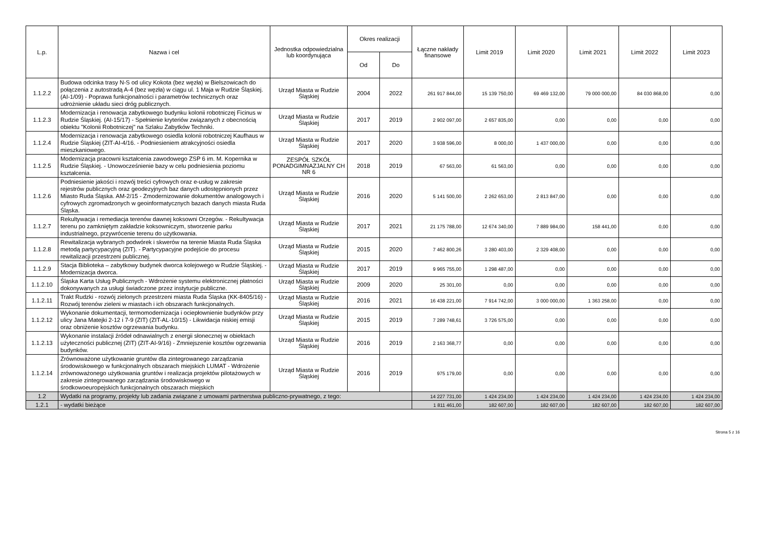| L.p. | Nazwa i cel | Jednostka odpowiedzialna lub koordynująca | Okres realizacji | | Łączne nakłady finansowe | Limit 2019 | Limit 2020 | Limit 2021 | Limit 2022 | Limit 2023 |
| --- | --- | --- | --- | --- | --- | --- | --- | --- | --- | --- |
| | | | Od | Do | | | | | | |
| 1.1.2.2 | Budowa odcinka trasy N-S od ulicy Kokota (bez węzła) w Bielszowicach do połączenia z autostradą A-4 (bez węzła) w ciągu ul. 1 Maja w Rudzie Śląskiej. (AI-1/09) - Poprawa funkcjonalności i parametrów technicznych oraz udrożnienie układu sieci dróg publicznych. | Urząd Miasta w Rudzie Śląskiej | 2004 | 2022 | 261 917 844,00 | 15 139 750,00 | 69 469 132,00 | 79 000 000,00 | 84 030 868,00 | 0,00 |
| 1.1.2.3 | Modernizacja i renowacja zabytkowego budynku kolonii robotniczej Ficinus w Rudzie Śląskiej. (AI-15/17) - Spełnienie kryteriów związanych z obecnością obiektu "Kolonii Robotniczej" na Szlaku Zabytków Techniki. | Urząd Miasta w Rudzie Śląskiej | 2017 | 2019 | 2 902 097,00 | 2 657 835,00 | 0,00 | 0,00 | 0,00 | 0,00 |
| 1.1.2.4 | Modernizacja i renowacja zabytkowego osiedla kolonii robotniczej Kaufhaus w Rudzie Śląskiej (ZIT-AI-4/16. - Podniesieniem atrakcyjności osiedla mieszkaniowego. | Urząd Miasta w Rudzie Śląskiej | 2017 | 2020 | 3 938 596,00 | 8 000,00 | 1 437 000,00 | 0,00 | 0,00 | 0,00 |
| 1.1.2.5 | Modernizacja pracowni kształcenia zawodowego ZSP 6 im. M. Kopernika w Rudzie Śląskiej. - Unowocześnienie bazy w celu podniesienia poziomu kształcenia. | ZESPÓŁ SZKÓŁ PONADGIMNAZJALNY CH NR 6 | 2018 | 2019 | 67 563,00 | 61 563,00 | 0,00 | 0,00 | 0,00 | 0,00 |
| 1.1.2.6 | Podniesienie jakości i rozwój treści cyfrowych oraz e-usług w zakresie rejestrów publicznych oraz geodezyjnych baz danych udostępnionych przez Miasto Ruda Śląska. AM-2/15 - Zmodernizowanie dokumentów analogowych i cyfrowych zgromadzonych w geoinformatycznych bazach danych miasta Ruda Śląska. | Urząd Miasta w Rudzie Śląskiej | 2016 | 2020 | 5 141 500,00 | 2 262 653,00 | 2 813 847,00 | 0,00 | 0,00 | 0,00 |
| 1.1.2.7 | Rekultywacja i remediacja terenów dawnej koksowni Orzegów. - Rekultywacja terenu po zamkniętym zakładzie koksowniczym, stworzenie parku industrialnego, przywrócenie terenu do użytkowania. | Urząd Miasta w Rudzie Śląskiej | 2017 | 2021 | 21 175 788,00 | 12 674 340,00 | 7 889 984,00 | 158 441,00 | 0,00 | 0,00 |
| 1.1.2.8 | Rewitalizacja wybranych podwórek i skwerów na terenie Miasta Ruda Śląska metodą partycypacyjną (ZIT). - Partycypacyjne podejście do procesu rewitalizacji przestrzeni publicznej. | Urząd Miasta w Rudzie Śląskiej | 2015 | 2020 | 7 462 800,26 | 3 280 403,00 | 2 329 408,00 | 0,00 | 0,00 | 0,00 |
| 1.1.2.9 | Stacja Biblioteka – zabytkowy budynek dworca kolejowego w Rudzie Śląskiej. - Modernizacja dworca. | Urząd Miasta w Rudzie Śląskiej | 2017 | 2019 | 9 965 755,00 | 1 298 487,00 | 0,00 | 0,00 | 0,00 | 0,00 |
| 1.1.2.10 | Śląska Karta Usług Publicznych - Wdrożenie systemu elektronicznej płatności dokonywanych za usługi świadczone przez instytucje publiczne. | Urząd Miasta w Rudzie Śląskiej | 2009 | 2020 | 25 301,00 | 0,00 | 0,00 | 0,00 | 0,00 | 0,00 |
| 1.1.2.11 | Trakt Rudzki - rozwój zielonych przestrzeni miasta Ruda Śląska (KK-8405/16) - Rozwój terenów zieleni w miastach i ich obszarach funkcjonalnych. | Urząd Miasta w Rudzie Śląskiej | 2016 | 2021 | 16 438 221,00 | 7 914 742,00 | 3 000 000,00 | 1 363 258,00 | 0,00 | 0,00 |
| 1.1.2.12 | Wykonanie dokumentacji, termomodernizacja i ociepłownienie budynków przy ulicy Jana Matejki 2-12 i 7-9 (ZIT) (ZIT-AL-10/15) - Likwidacja niskiej emisji oraz obniżenie kosztów ogrzewania budynku. | Urząd Miasta w Rudzie Śląskiej | 2015 | 2019 | 7 289 748,61 | 3 726 575,00 | 0,00 | 0,00 | 0,00 | 0,00 |
| 1.1.2.13 | Wykonanie instalacji źródeł odnawialnych z energii słonecznej w obiektach użyteczności publicznej (ZIT) (ZIT-AI-9/16) - Zmniejszenie kosztów ogrzewania budynków. | Urząd Miasta w Rudzie Śląskiej | 2016 | 2019 | 2 163 368,77 | 0,00 | 0,00 | 0,00 | 0,00 | 0,00 |
| 1.1.2.14 | Zrównoważone użytkowanie gruntów dla zintegrowanego zarządzania środowiskowego w funkcjonalnych obszarach miejskich LUMAT - Wdrożenie zrównoważonego użytkowania gruntów i realizacja projektów pilotażowych w zakresie zintegrowanego zarządzania środowiskowego w środkowoeuropejskich funkcjonalnych obszarach miejskich | Urząd Miasta w Rudzie Śląskiej | 2016 | 2019 | 975 179,00 | 0,00 | 0,00 | 0,00 | 0,00 | 0,00 |
| 1.2 | Wydatki na programy, projekty lub zadania związane z umowami partnerstwa publiczno-prywatnego, z tego: | | | | 14 227 731,00 | 1 424 234,00 | 1 424 234,00 | 1 424 234,00 | 1 424 234,00 | 1 424 234,00 |
| 1.2.1 | - wydatki bieżące | | | | 1 811 461,00 | 182 607,00 | 182 607,00 | 182 607,00 | 182 607,00 | 182 607,00 |
Strona 5 z 16